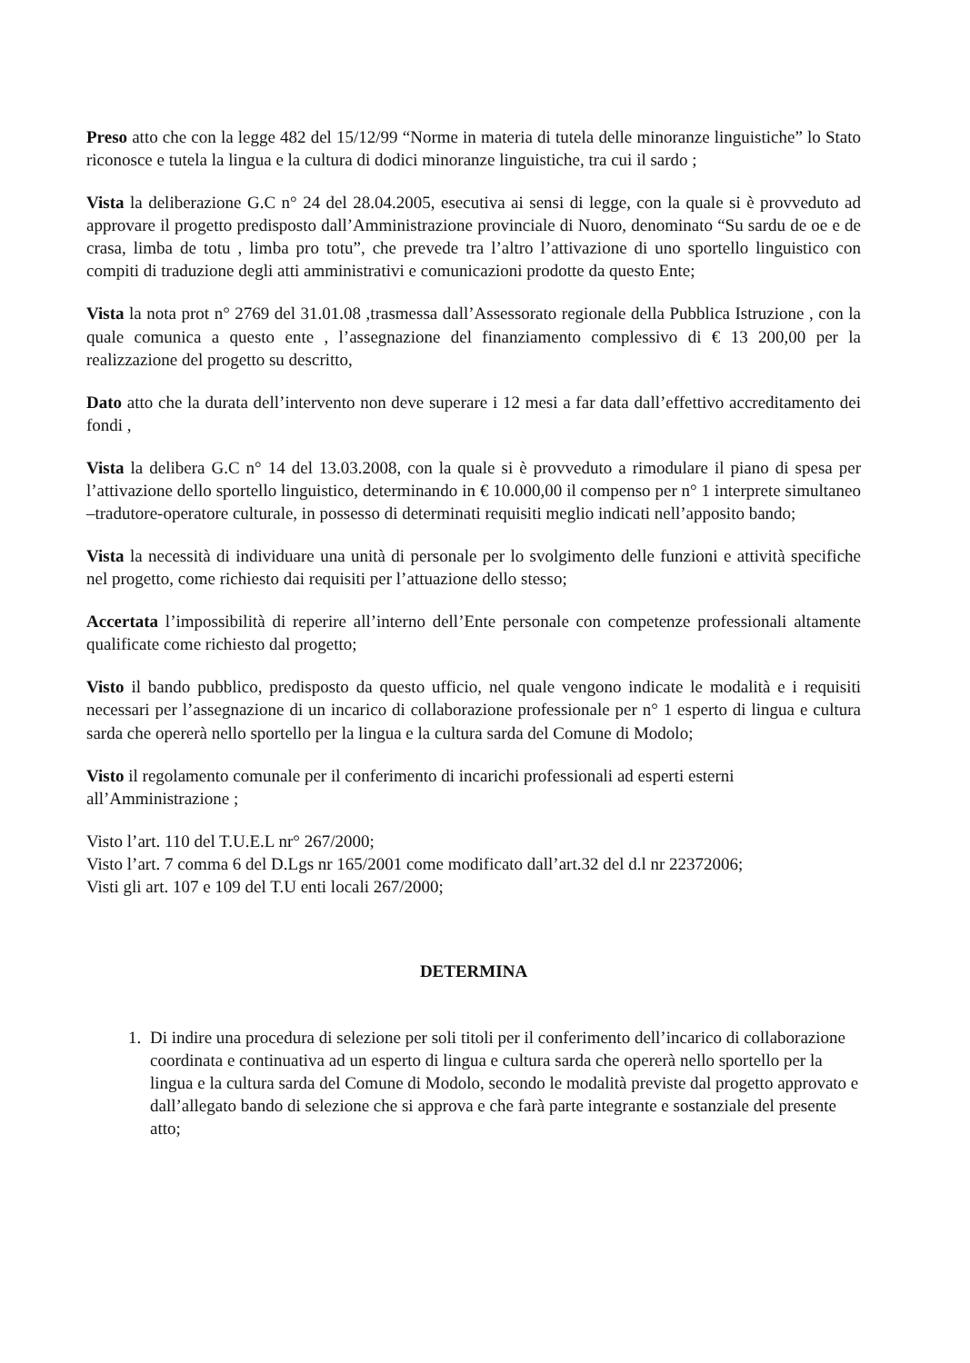Preso atto che con la legge 482 del 15/12/99 “Norme in materia di tutela delle minoranze linguistiche” lo Stato riconosce e tutela la lingua e la cultura di dodici minoranze linguistiche, tra cui il sardo ;
Vista la deliberazione G.C n° 24 del 28.04.2005, esecutiva ai sensi di legge, con la quale si è provveduto ad approvare il progetto predisposto dall’Amministrazione provinciale di Nuoro, denominato “Su sardu de oe e de crasa, limba de totu , limba pro totu”, che prevede tra l’altro l’attivazione di uno sportello linguistico con compiti di traduzione degli atti amministrativi e comunicazioni prodotte da questo Ente;
Vista la nota prot n° 2769 del 31.01.08 ,trasmessa dall’Assessorato regionale della Pubblica Istruzione , con la quale comunica a questo ente , l’assegnazione del finanziamento complessivo di € 13 200,00 per la realizzazione del progetto su descritto,
Dato atto che la durata dell’intervento non deve superare i 12 mesi a far data dall’effettivo accreditamento dei fondi ,
Vista la delibera G.C n° 14 del 13.03.2008, con la quale si è provveduto a rimodulare il piano di spesa per l’attivazione dello sportello linguistico, determinando in € 10.000,00 il compenso per n° 1 interprete simultaneo –tradutore-operatore culturale, in possesso di determinati requisiti meglio indicati nell’apposito bando;
Vista la necessità di individuare una unità di personale per lo svolgimento delle funzioni e attività specifiche nel progetto, come richiesto dai requisiti per l’attuazione dello stesso;
Accertata l’impossibilità di reperire all’interno dell’Ente personale con competenze professionali altamente qualificate come richiesto dal progetto;
Visto il bando pubblico, predisposto da questo ufficio, nel quale vengono indicate le modalità e i requisiti necessari per l’assegnazione di un incarico di collaborazione professionale per n° 1 esperto di lingua e cultura sarda che opererà nello sportello per la lingua e la cultura sarda del Comune di Modolo;
Visto il regolamento comunale per il conferimento di incarichi professionali ad esperti esterni all’Amministrazione ;
Visto l’art. 110 del T.U.E.L nr° 267/2000;
Visto l’art. 7 comma 6 del D.Lgs nr 165/2001 come modificato dall’art.32 del d.l nr 22372006;
Visti gli art. 107 e 109 del T.U enti locali 267/2000;
DETERMINA
1. Di indire una procedura di selezione per soli titoli per il conferimento dell’incarico di collaborazione coordinata e continuativa ad un esperto di lingua e cultura sarda che opererà nello sportello per la lingua e la cultura sarda del Comune di Modolo, secondo le modalità previste dal progetto approvato e dall’allegato bando di selezione che si approva e che farà parte integrante e sostanziale del presente atto;